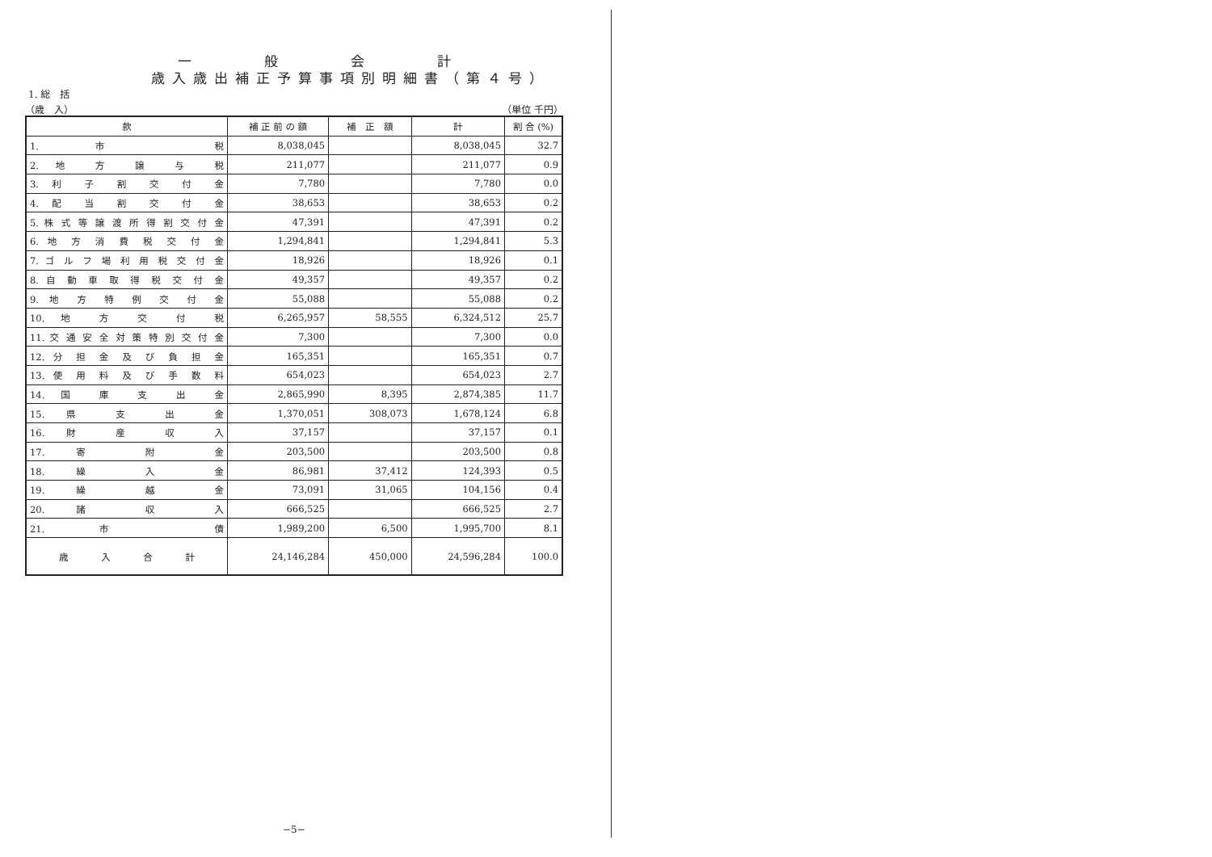一般会計
歳入歳出補正予算事項別明細書（第４号）
1. 総　括
（歳　入） （単位 千円）
| 款 | 補 正 前 の 額 | 補 正 額 | 計 | 割 合 (%) |
| --- | --- | --- | --- | --- |
| 1. 市 税 | 8,038,045 | | 8,038,045 | 32.7 |
| 2. 地 方 譲 与 税 | 211,077 | | 211,077 | 0.9 |
| 3. 利 子 割 交 付 金 | 7,780 | | 7,780 | 0.0 |
| 4. 配 当 割 交 付 金 | 38,653 | | 38,653 | 0.2 |
| 5. 株 式 等 譲 渡 所 得 割 交 付 金 | 47,391 | | 47,391 | 0.2 |
| 6. 地 方 消 費 税 交 付 金 | 1,294,841 | | 1,294,841 | 5.3 |
| 7. ゴ ル フ 場 利 用 税 交 付 金 | 18,926 | | 18,926 | 0.1 |
| 8. 自 動 車 取 得 税 交 付 金 | 49,357 | | 49,357 | 0.2 |
| 9. 地 方 特 例 交 付 金 | 55,088 | | 55,088 | 0.2 |
| 10. 地 方 交 付 税 | 6,265,957 | 58,555 | 6,324,512 | 25.7 |
| 11. 交 通 安 全 対 策 特 別 交 付 金 | 7,300 | | 7,300 | 0.0 |
| 12. 分 担 金 及 び 負 担 金 | 165,351 | | 165,351 | 0.7 |
| 13. 使 用 料 及 び 手 数 料 | 654,023 | | 654,023 | 2.7 |
| 14. 国 庫 支 出 金 | 2,865,990 | 8,395 | 2,874,385 | 11.7 |
| 15. 県 支 出 金 | 1,370,051 | 308,073 | 1,678,124 | 6.8 |
| 16. 財 産 収 入 | 37,157 | | 37,157 | 0.1 |
| 17. 寄 附 金 | 203,500 | | 203,500 | 0.8 |
| 18. 繰 入 金 | 86,981 | 37,412 | 124,393 | 0.5 |
| 19. 繰 越 金 | 73,091 | 31,065 | 104,156 | 0.4 |
| 20. 諸 収 入 | 666,525 | | 666,525 | 2.7 |
| 21. 市 債 | 1,989,200 | 6,500 | 1,995,700 | 8.1 |
| 歳 入 合 計 | 24,146,284 | 450,000 | 24,596,284 | 100.0 |
−5−